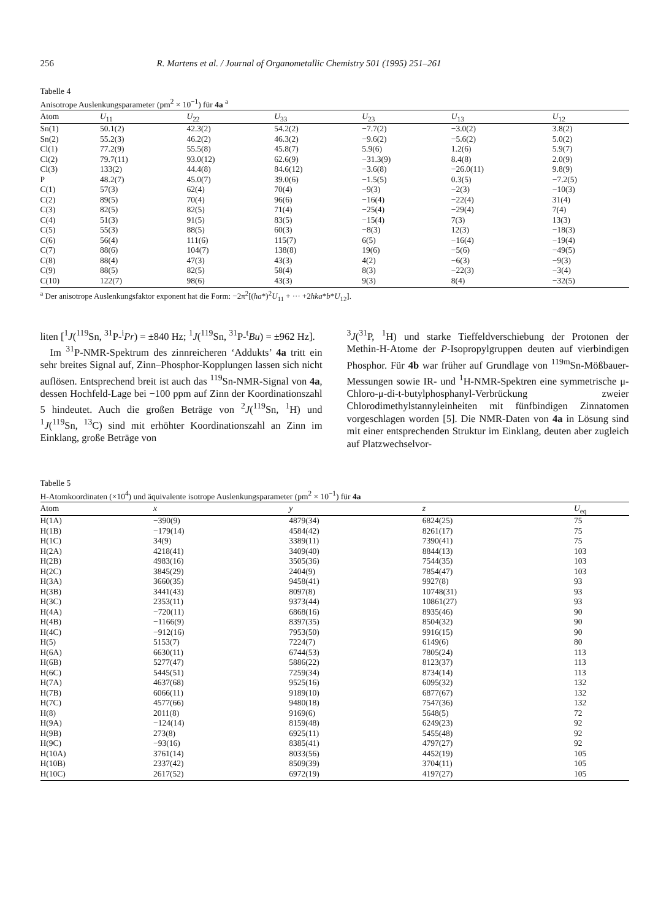256 R. Martens et al. / Journal of Organometallic Chemistry 501 (1995) 251–261
Tabelle 4
Anisotrope Auslenkungsparameter (pm<sup>2</sup> × 10<sup>−1</sup>) für 4a <sup>a</sup>
| Atom | U<sub>11</sub> | U<sub>22</sub> | U<sub>33</sub> | U<sub>23</sub> | U<sub>13</sub> | U<sub>12</sub> |
| --- | --- | --- | --- | --- | --- | --- |
| Sn(1) | 50.1(2) | 42.3(2) | 54.2(2) | −7.7(2) | −3.0(2) | 3.8(2) |
| Sn(2) | 55.2(3) | 46.2(2) | 46.3(2) | −9.6(2) | −5.6(2) | 5.0(2) |
| Cl(1) | 77.2(9) | 55.5(8) | 45.8(7) | 5.9(6) | 1.2(6) | 5.9(7) |
| Cl(2) | 79.7(11) | 93.0(12) | 62.6(9) | −31.3(9) | 8.4(8) | 2.0(9) |
| Cl(3) | 133(2) | 44.4(8) | 84.6(12) | −3.6(8) | −26.0(11) | 9.8(9) |
| P | 48.2(7) | 45.0(7) | 39.0(6) | −1.5(5) | 0.3(5) | −7.2(5) |
| C(1) | 57(3) | 62(4) | 70(4) | −9(3) | −2(3) | −10(3) |
| C(2) | 89(5) | 70(4) | 96(6) | −16(4) | −22(4) | 31(4) |
| C(3) | 82(5) | 82(5) | 71(4) | −25(4) | −29(4) | 7(4) |
| C(4) | 51(3) | 91(5) | 83(5) | −15(4) | 7(3) | 13(3) |
| C(5) | 55(3) | 88(5) | 60(3) | −8(3) | 12(3) | −18(3) |
| C(6) | 56(4) | 111(6) | 115(7) | 6(5) | −16(4) | −19(4) |
| C(7) | 88(6) | 104(7) | 138(8) | 19(6) | −5(6) | −49(5) |
| C(8) | 88(4) | 47(3) | 43(3) | 4(2) | −6(3) | −9(3) |
| C(9) | 88(5) | 82(5) | 58(4) | 8(3) | −22(3) | −3(4) |
| C(10) | 122(7) | 98(6) | 43(3) | 9(3) | 8(4) | −32(5) |
<sup>a</sup> Der anisotrope Auslenkungsfaktor exponent hat die Form: −2π<sup>2</sup>[(ha*)<sup>2</sup>U<sub>11</sub> + ··· +2hka*b*U<sub>12</sub>].
liten [<sup>1</sup>J(<sup>119</sup>Sn, <sup>31</sup>P-<sup>i</sup>Pr) = ±840 Hz; <sup>1</sup>J(<sup>119</sup>Sn, <sup>31</sup>P-<sup>t</sup>Bu) = ±962 Hz].
Im <sup>31</sup>P-NMR-Spektrum des zinnreicheren ‘Addukts’ 4a tritt ein sehr breites Signal auf, Zinn–Phosphor-Kopplungen lassen sich nicht auflösen. Entsprechend breit ist auch das <sup>119</sup>Sn-NMR-Signal von 4a, dessen Hochfeld-Lage bei −100 ppm auf Zinn der Koordinationszahl 5 hindeutet. Auch die großen Beträge von <sup>2</sup>J(<sup>119</sup>Sn, <sup>1</sup>H) und <sup>1</sup>J(<sup>119</sup>Sn, <sup>13</sup>C) sind mit erhöhter Koordinationszahl an Zinn im Einklang, große Beträge von
<sup>3</sup> J(<sup>31</sup>P, <sup>1</sup>H) und starke Tieffeldverschiebung der Protonen der Methin-H-Atome der P-Isopropylgruppen deuten auf vierbindigen Phosphor. Für 4b war früher auf Grundlage von <sup>119m</sup>Sn-Mößbauer-Messungen sowie IR- und <sup>1</sup>H-NMR-Spektren eine symmetrische μ-Chloro-μ-di-t-butylphosphanyl-Verbrückung zweier Chlorodimethylstannyleinheiten mit fünfbindigen Zinnatomen vorgeschlagen worden [5]. Die NMR-Daten von 4a in Lösung sind mit einer entsprechenden Struktur im Einklang, deuten aber zugleich auf Platzwechselvor-
Tabelle 5
H-Atomkoordinaten (×10<sup>4</sup>) und äquivalente isotrope Auslenkungsparameter (pm<sup>2</sup> × 10<sup>−1</sup>) für 4a
| Atom | x | y | z | U<sub>eq</sub> |
| --- | --- | --- | --- | --- |
| H(1A) | −390(9) | 4879(34) | 6824(25) | 75 |
| H(1B) | −179(14) | 4584(42) | 8261(17) | 75 |
| H(1C) | 34(9) | 3389(11) | 7390(41) | 75 |
| H(2A) | 4218(41) | 3409(40) | 8844(13) | 103 |
| H(2B) | 4983(16) | 3505(36) | 7544(35) | 103 |
| H(2C) | 3845(29) | 2404(9) | 7854(47) | 103 |
| H(3A) | 3660(35) | 9458(41) | 9927(8) | 93 |
| H(3B) | 3441(43) | 8097(8) | 10748(31) | 93 |
| H(3C) | 2353(11) | 9373(44) | 10861(27) | 93 |
| H(4A) | −720(11) | 6868(16) | 8935(46) | 90 |
| H(4B) | −1166(9) | 8397(35) | 8504(32) | 90 |
| H(4C) | −912(16) | 7953(50) | 9916(15) | 90 |
| H(5) | 5153(7) | 7224(7) | 6149(6) | 80 |
| H(6A) | 6630(11) | 6744(53) | 7805(24) | 113 |
| H(6B) | 5277(47) | 5886(22) | 8123(37) | 113 |
| H(6C) | 5445(51) | 7259(34) | 8734(14) | 113 |
| H(7A) | 4637(68) | 9525(16) | 6095(32) | 132 |
| H(7B) | 6066(11) | 9189(10) | 6877(67) | 132 |
| H(7C) | 4577(66) | 9480(18) | 7547(36) | 132 |
| H(8) | 2011(8) | 9169(6) | 5648(5) | 72 |
| H(9A) | −124(14) | 8159(48) | 6249(23) | 92 |
| H(9B) | 273(8) | 6925(11) | 5455(48) | 92 |
| H(9C) | −93(16) | 8385(41) | 4797(27) | 92 |
| H(10A) | 3761(14) | 8033(56) | 4452(19) | 105 |
| H(10B) | 2337(42) | 8509(39) | 3704(11) | 105 |
| H(10C) | 2617(52) | 6972(19) | 4197(27) | 105 |